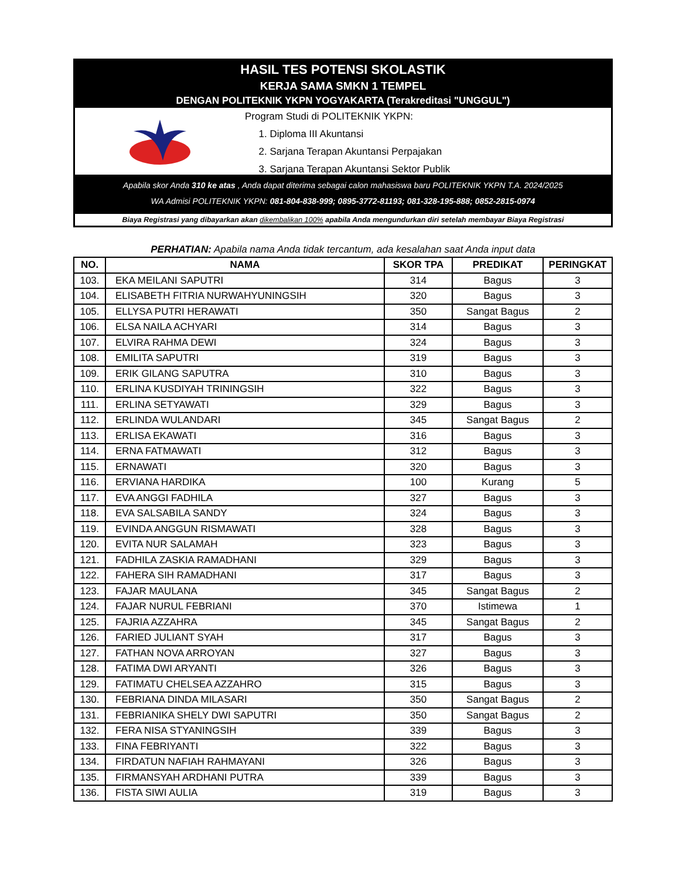HASIL TES POTENSI SKOLASTIK
KERJA SAMA SMKN 1 TEMPEL
DENGAN POLITEKNIK YKPN YOGYAKARTA (Terakreditasi "UNGGUL")
Program Studi di POLITEKNIK YKPN:
1. Diploma III Akuntansi
2. Sarjana Terapan Akuntansi Perpajakan
3. Sarjana Terapan Akuntansi Sektor Publik
Apabila skor Anda 310 ke atas , Anda dapat diterima sebagai calon mahasiswa baru POLITEKNIK YKPN T.A. 2024/2025
WA Admisi POLITEKNIK YKPN: 081-804-838-999; 0895-3772-81193; 081-328-195-888; 0852-2815-0974
Biaya Registrasi yang dibayarkan akan dikembalikan 100% apabila Anda mengundurkan diri setelah membayar Biaya Registrasi
PERHATIAN: Apabila nama Anda tidak tercantum, ada kesalahan saat Anda input data
| NO. | NAMA | SKOR TPA | PREDIKAT | PERINGKAT |
| --- | --- | --- | --- | --- |
| 103. | EKA MEILANI SAPUTRI | 314 | Bagus | 3 |
| 104. | ELISABETH FITRIA NURWAHYUNINGSIH | 320 | Bagus | 3 |
| 105. | ELLYSA PUTRI HERAWATI | 350 | Sangat Bagus | 2 |
| 106. | ELSA NAILA ACHYARI | 314 | Bagus | 3 |
| 107. | ELVIRA RAHMA DEWI | 324 | Bagus | 3 |
| 108. | EMILITA SAPUTRI | 319 | Bagus | 3 |
| 109. | ERIK GILANG SAPUTRA | 310 | Bagus | 3 |
| 110. | ERLINA KUSDIYAH TRININGSIH | 322 | Bagus | 3 |
| 111. | ERLINA SETYAWATI | 329 | Bagus | 3 |
| 112. | ERLINDA WULANDARI | 345 | Sangat Bagus | 2 |
| 113. | ERLISA EKAWATI | 316 | Bagus | 3 |
| 114. | ERNA FATMAWATI | 312 | Bagus | 3 |
| 115. | ERNAWATI | 320 | Bagus | 3 |
| 116. | ERVIANA HARDIKA | 100 | Kurang | 5 |
| 117. | EVA ANGGI FADHILA | 327 | Bagus | 3 |
| 118. | EVA SALSABILA SANDY | 324 | Bagus | 3 |
| 119. | EVINDA ANGGUN RISMAWATI | 328 | Bagus | 3 |
| 120. | EVITA NUR SALAMAH | 323 | Bagus | 3 |
| 121. | FADHILA ZASKIA RAMADHANI | 329 | Bagus | 3 |
| 122. | FAHERA SIH RAMADHANI | 317 | Bagus | 3 |
| 123. | FAJAR MAULANA | 345 | Sangat Bagus | 2 |
| 124. | FAJAR NURUL FEBRIANI | 370 | Istimewa | 1 |
| 125. | FAJRIA AZZAHRA | 345 | Sangat Bagus | 2 |
| 126. | FARIED JULIANT SYAH | 317 | Bagus | 3 |
| 127. | FATHAN NOVA ARROYAN | 327 | Bagus | 3 |
| 128. | FATIMA DWI ARYANTI | 326 | Bagus | 3 |
| 129. | FATIMATU CHELSEA AZZAHRO | 315 | Bagus | 3 |
| 130. | FEBRIANA DINDA MILASARI | 350 | Sangat Bagus | 2 |
| 131. | FEBRIANIKA SHELY DWI SAPUTRI | 350 | Sangat Bagus | 2 |
| 132. | FERA NISA STYANINGSIH | 339 | Bagus | 3 |
| 133. | FINA FEBRIYANTI | 322 | Bagus | 3 |
| 134. | FIRDATUN NAFIAH RAHMAYANI | 326 | Bagus | 3 |
| 135. | FIRMANSYAH ARDHANI PUTRA | 339 | Bagus | 3 |
| 136. | FISTA SIWI AULIA | 319 | Bagus | 3 |